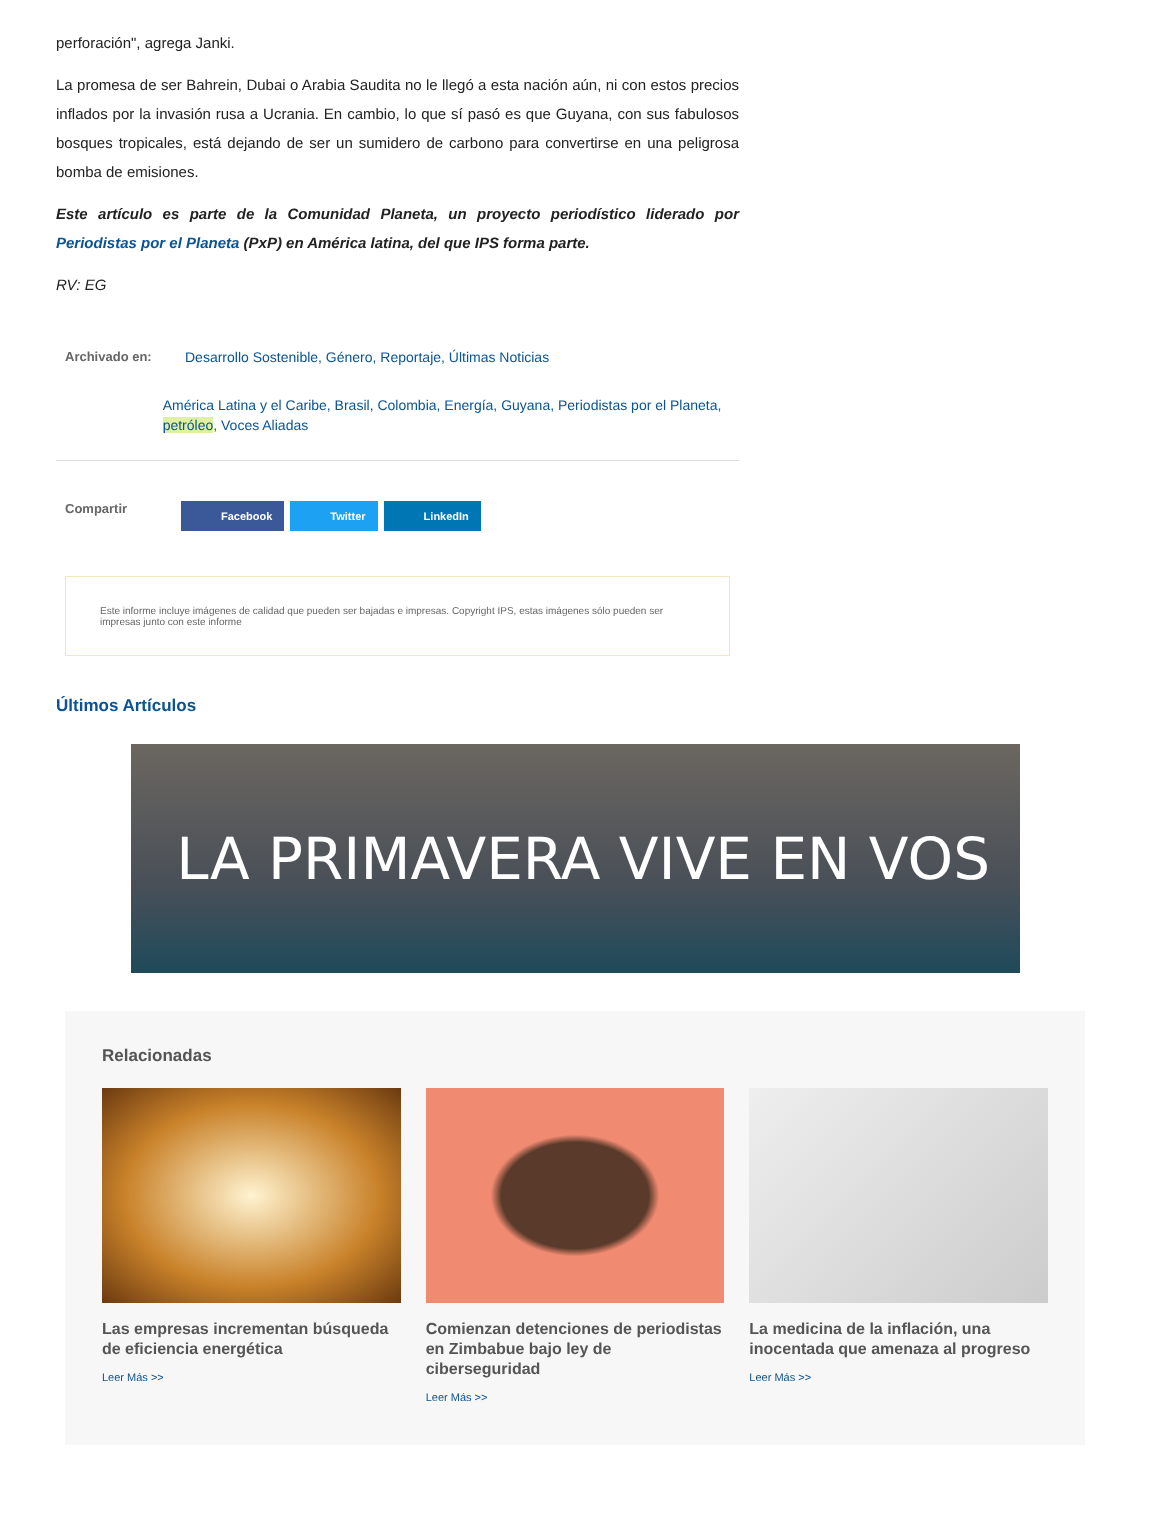perforación", agrega Janki.
La promesa de ser Bahrein, Dubai o Arabia Saudita no le llegó a esta nación aún, ni con estos precios inflados por la invasión rusa a Ucrania. En cambio, lo que sí pasó es que Guyana, con sus fabulosos bosques tropicales, está dejando de ser un sumidero de carbono para convertirse en una peligrosa bomba de emisiones.
Este artículo es parte de la Comunidad Planeta, un proyecto periodístico liderado por Periodistas por el Planeta (PxP) en América latina, del que IPS forma parte.
RV: EG
Archivado en: Desarrollo Sostenible, Género, Reportaje, Últimas Noticias
América Latina y el Caribe, Brasil, Colombia, Energía, Guyana, Periodistas por el Planeta, petróleo, Voces Aliadas
Compartir
Facebook Twitter LinkedIn
Este informe incluye imágenes de calidad que pueden ser bajadas e impresas. Copyright IPS, estas imágenes sólo pueden ser impresas junto con este informe
Últimos Artículos
LA PRIMAVERA VIVE EN VOS
Relacionadas
Las empresas incrementan búsqueda de eficiencia energética
Leer Más >>
Comienzan detenciones de periodistas en Zimbabue bajo ley de ciberseguridad
Leer Más >>
La medicina de la inflación, una inocentada que amenaza al progreso
Leer Más >>